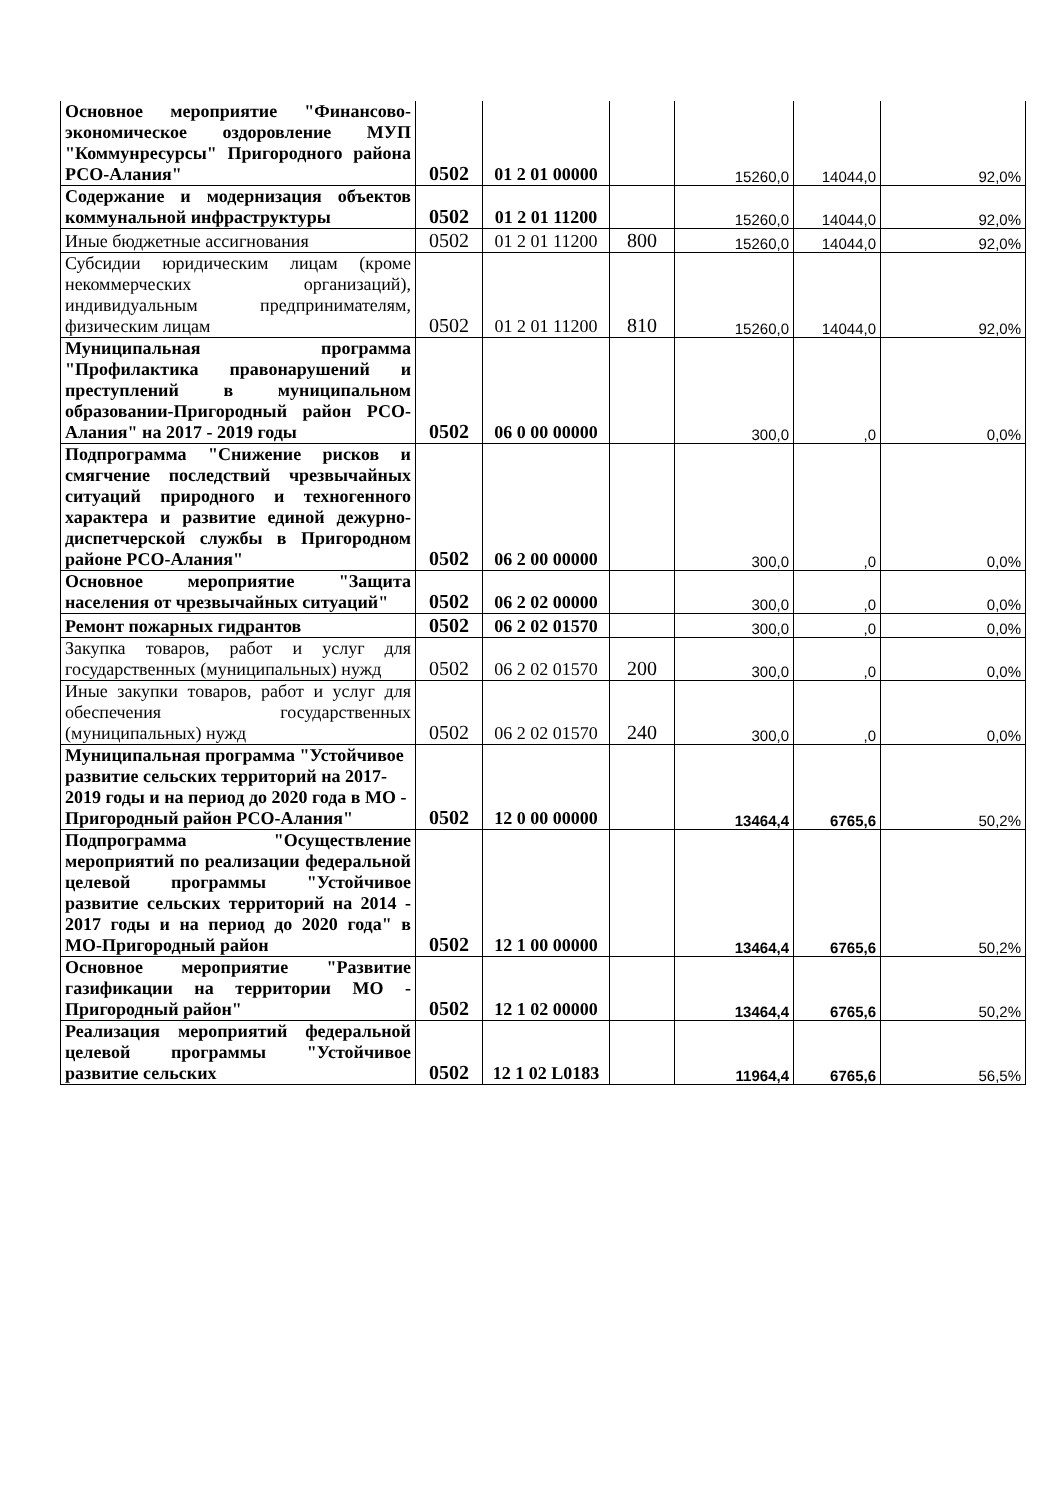| Основное мероприятие "Финансово-экономическое оздоровление МУП "Коммунресурсы" Пригородного района РСО-Алания" | 0502 | 01 2 01 00000 | | 15260,0 | 14044,0 | 92,0% |
| Содержание и модернизация объектов коммунальной инфраструктуры | 0502 | 01 2 01 11200 | | 15260,0 | 14044,0 | 92,0% |
| Иные бюджетные ассигнования | 0502 | 01 2 01 11200 | 800 | 15260,0 | 14044,0 | 92,0% |
| Субсидии юридическим лицам (кроме некоммерческих организаций), индивидуальным предпринимателям, физическим лицам | 0502 | 01 2 01 11200 | 810 | 15260,0 | 14044,0 | 92,0% |
| Муниципальная программа "Профилактика правонарушений и преступлений в муниципальном образовании-Пригородный район РСО-Алания" на 2017 - 2019 годы | 0502 | 06 0 00 00000 | | 300,0 | ,0 | 0,0% |
| Подпрограмма "Снижение рисков и смягчение последствий чрезвычайных ситуаций природного и техногенного характера и развитие единой дежурно-диспетчерской службы в Пригородном районе РСО-Алания" | 0502 | 06 2 00 00000 | | 300,0 | ,0 | 0,0% |
| Основное мероприятие "Защита населения от чрезвычайных ситуаций" | 0502 | 06 2 02 00000 | | 300,0 | ,0 | 0,0% |
| Ремонт пожарных гидрантов | 0502 | 06 2 02 01570 | | 300,0 | ,0 | 0,0% |
| Закупка товаров, работ и услуг для государственных (муниципальных) нужд | 0502 | 06 2 02 01570 | 200 | 300,0 | ,0 | 0,0% |
| Иные закупки товаров, работ и услуг для обеспечения государственных (муниципальных) нужд | 0502 | 06 2 02 01570 | 240 | 300,0 | ,0 | 0,0% |
| Муниципальная программа "Устойчивое развитие сельских территорий на 2017-2019 годы и на период до 2020 года в МО - Пригородный район РСО-Алания" | 0502 | 12 0 00 00000 | | 13464,4 | 6765,6 | 50,2% |
| Подпрограмма "Осуществление мероприятий по реализации федеральной целевой программы "Устойчивое развитие сельских территорий на 2014 - 2017 годы и на период до 2020 года" в МО-Пригородный район | 0502 | 12 1 00 00000 | | 13464,4 | 6765,6 | 50,2% |
| Основное мероприятие "Развитие газификации на территории МО - Пригородный район" | 0502 | 12 1 02 00000 | | 13464,4 | 6765,6 | 50,2% |
| Реализация мероприятий федеральной целевой программы "Устойчивое развитие сельских | 0502 | 12 1 02 L0183 | | 11964,4 | 6765,6 | 56,5% |